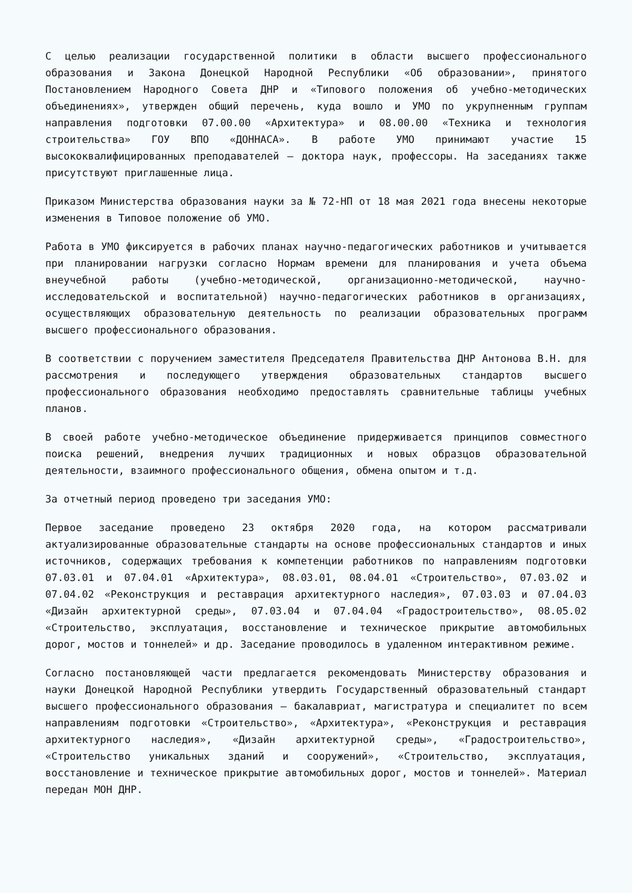С целью реализации государственной политики в области высшего профессионального образования и Закона Донецкой Народной Республики «Об образовании», принятого Постановлением Народного Совета ДНР и «Типового положения об учебно-методических объединениях», утвержден общий перечень, куда вошло и УМО по укрупненным группам направления подготовки 07.00.00 «Архитектура» и 08.00.00 «Техника и технология строительства» ГОУ ВПО «ДОННАСА». В работе УМО принимают участие 15 высококвалифицированных преподавателей – доктора наук, профессоры. На заседаниях также присутствуют приглашенные лица.
Приказом Министерства образования науки за № 72-НП от 18 мая 2021 года внесены некоторые изменения в Типовое положение об УМО.
Работа в УМО фиксируется в рабочих планах научно-педагогических работников и учитывается при планировании нагрузки согласно Нормам времени для планирования и учета объема внеучебной работы (учебно-методической, организационно-методической, научно-исследовательской и воспитательной) научно-педагогических работников в организациях, осуществляющих образовательную деятельность по реализации образовательных программ высшего профессионального образования.
В соответствии с поручением заместителя Председателя Правительства ДНР Антонова В.Н. для рассмотрения и последующего утверждения образовательных стандартов высшего профессионального образования необходимо предоставлять сравнительные таблицы учебных планов.
В своей работе учебно-методическое объединение придерживается принципов совместного поиска решений, внедрения лучших традиционных и новых образцов образовательной деятельности, взаимного профессионального общения, обмена опытом и т.д.
За отчетный период проведено три заседания УМО:
Первое заседание проведено 23 октября 2020 года, на котором рассматривали актуализированные образовательные стандарты на основе профессиональных стандартов и иных источников, содержащих требования к компетенции работников по направлениям подготовки 07.03.01 и 07.04.01 «Архитектура», 08.03.01, 08.04.01 «Строительство», 07.03.02 и 07.04.02 «Реконструкция и реставрация архитектурного наследия», 07.03.03 и 07.04.03 «Дизайн архитектурной среды», 07.03.04 и 07.04.04 «Градостроительство», 08.05.02 «Строительство, эксплуатация, восстановление и техническое прикрытие автомобильных дорог, мостов и тоннелей» и др. Заседание проводилось в удаленном интерактивном режиме.
Согласно постановляющей части предлагается рекомендовать Министерству образования и науки Донецкой Народной Республики утвердить Государственный образовательный стандарт высшего профессионального образования – бакалавриат, магистратура и специалитет по всем направлениям подготовки «Строительство», «Архитектура», «Реконструкция и реставрация архитектурного наследия», «Дизайн архитектурной среды», «Градостроительство», «Строительство уникальных зданий и сооружений», «Строительство, эксплуатация, восстановление и техническое прикрытие автомобильных дорог, мостов и тоннелей». Материал передан МОН ДНР.